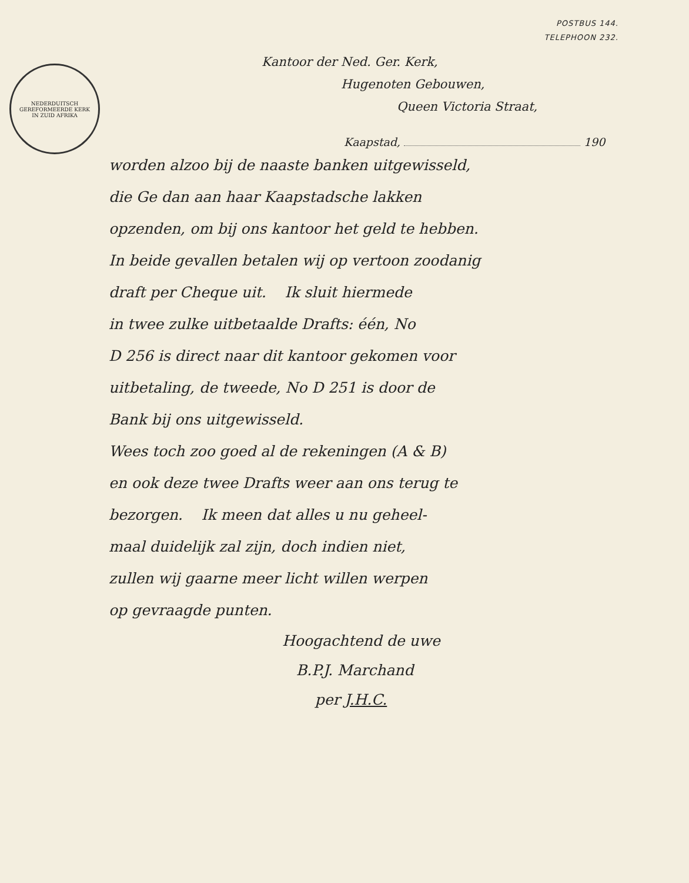POSTBUS 144.
TELEPHOON 232.
NEDERDUITSCH GEREFORMEERDE KERK IN ZUID AFRIKA
Kantoor der Ned. Ger. Kerk,
Hugenoten Gebouwen,
Queen Victoria Straat,
Kaapstad, 190
worden alzoo bij de naaste banken uitgewisseld,
die Ge dan aan haar Kaapstadsche lakken
opzenden, om bij ons kantoor het geld te hebben.
In beide gevallen betalen wij op vertoon zoodanig
draft per Cheque uit. Ik sluit hiermede
in twee zulke uitbetaalde Drafts: één, No
D 256 is direct naar dit kantoor gekomen voor
uitbetaling, de tweede, No D 251 is door de
Bank bij ons uitgewisseld.
Wees toch zoo goed al de rekeningen (A & B)
en ook deze twee Drafts weer aan ons terug te
bezorgen. Ik meen dat alles u nu geheel-
maal duidelijk zal zijn, doch indien niet,
zullen wij gaarne meer licht willen werpen
op gevraagde punten.
Hoogachtend de uwe
B.P.J. Marchand
per J.H.C.